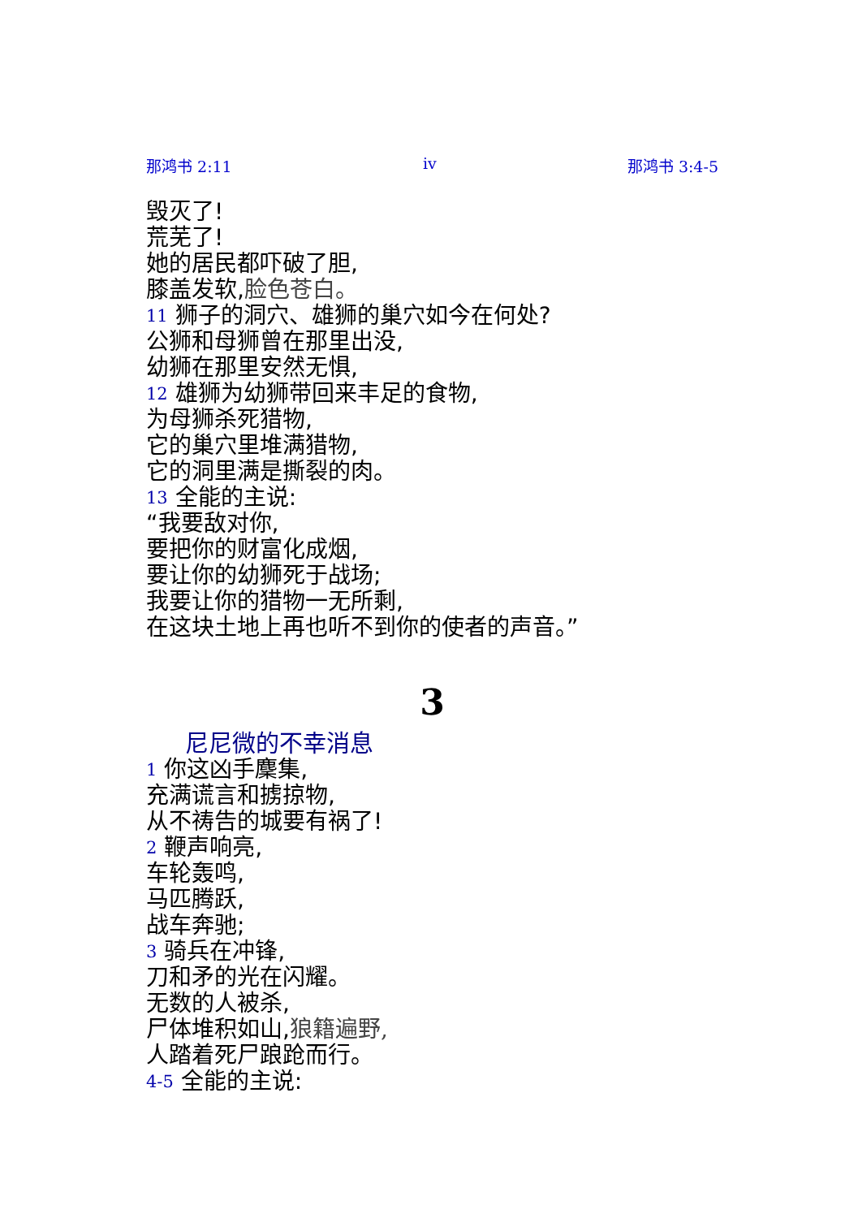那鸿书 2:11 iv 那鸿书 3:4-5
毁灭了!
荒芜了!
她的居民都吓破了胆,
膝盖发软,脸色苍白。
11 狮子的洞穴、雄狮的巢穴如今在何处?
公狮和母狮曾在那里出没,
幼狮在那里安然无惧,
12 雄狮为幼狮带回来丰足的食物,
为母狮杀死猎物,
它的巢穴里堆满猎物,
它的洞里满是撕裂的肉。
13 全能的主说:
“我要敌对你,
要把你的财富化成烟,
要让你的幼狮死于战场;
我要让你的猎物一无所剩,
在这块土地上再也听不到你的使者的声音。”
3
尼尼微的不幸消息
1 你这凶手麇集,
充满谎言和掳掠物,
从不祷告的城要有祸了!
2 鞭声响亮,
车轮轰鸣,
马匹腾跃,
战车奔驰;
3 骑兵在冲锋,
刀和矛的光在闪耀。
无数的人被杀,
尸体堆积如山,狼籍遍野,
人踏着死尸踉跄而行。
4-5 全能的主说: